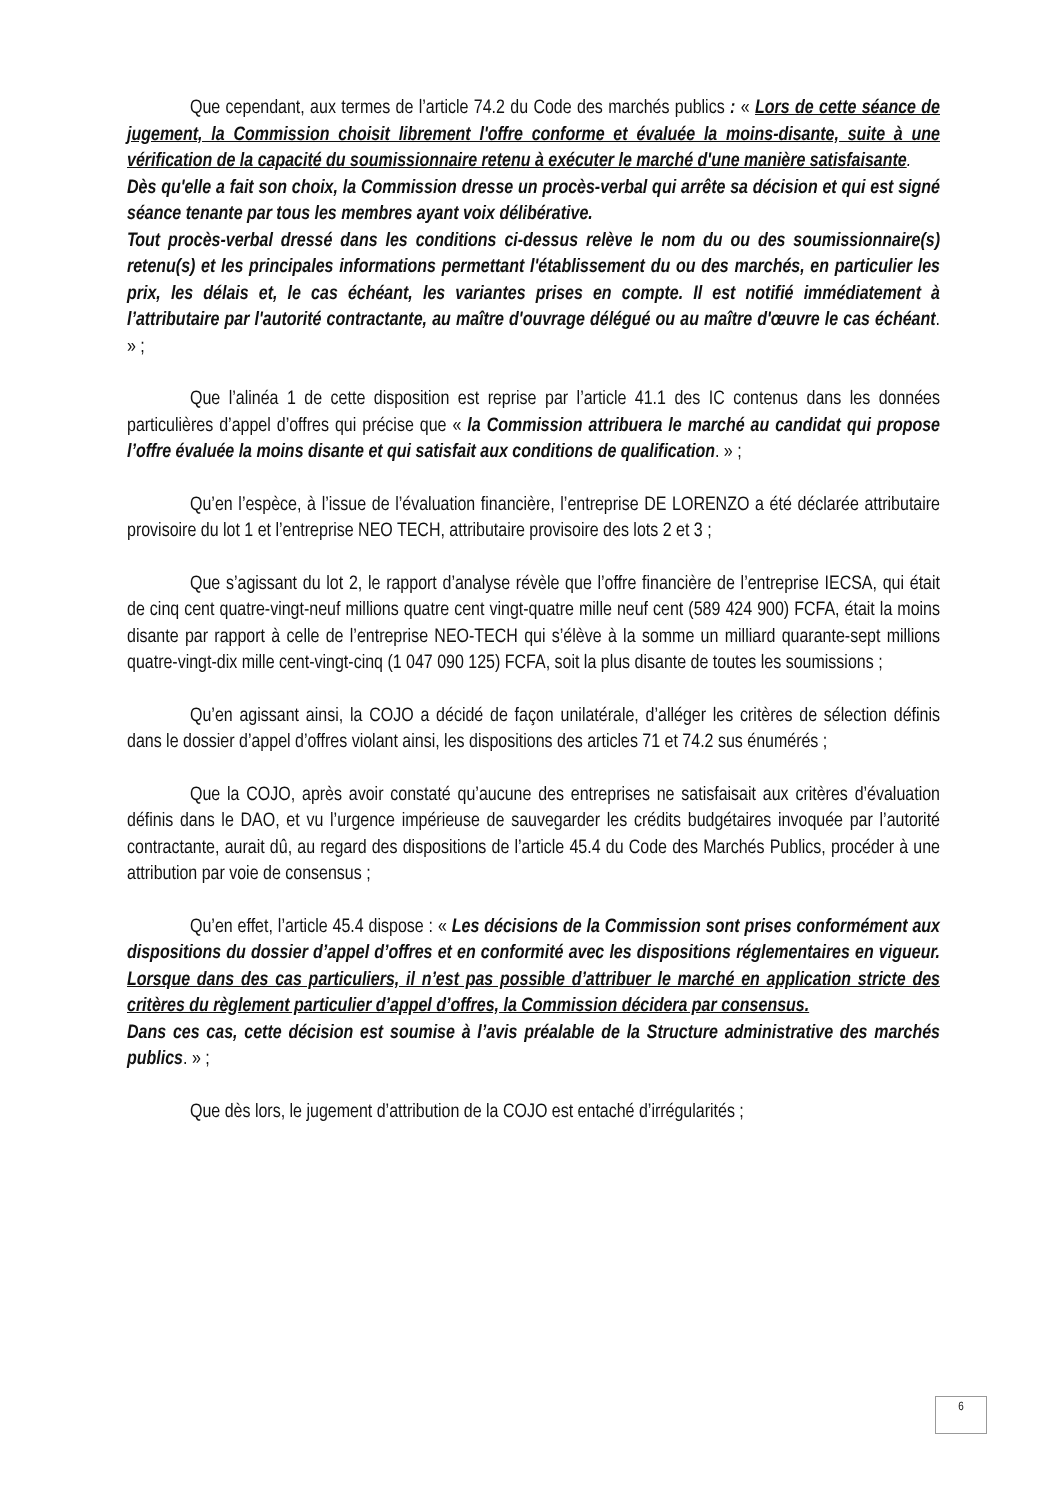Que cependant, aux termes de l’article 74.2 du Code des marchés publics : « Lors de cette séance de jugement, la Commission choisit librement l'offre conforme et évaluée la moins-disante, suite à une vérification de la capacité du soumissionnaire retenu à exécuter le marché d'une manière satisfaisante.
Dès qu'elle a fait son choix, la Commission dresse un procès-verbal qui arrête sa décision et qui est signé séance tenante par tous les membres ayant voix délibérative.
Tout procès-verbal dressé dans les conditions ci-dessus relève le nom du ou des soumissionnaire(s) retenu(s) et les principales informations permettant l'établissement du ou des marchés, en particulier les prix, les délais et, le cas échéant, les variantes prises en compte. Il est notifié immédiatement à l’attributaire par l'autorité contractante, au maître d'ouvrage délégué ou au maître d'œuvre le cas échéant. » ;
Que l’alinéa 1 de cette disposition est reprise par l’article 41.1 des IC contenus dans les données particulières d’appel d’offres qui précise que « la Commission attribuera le marché au candidat qui propose l’offre évaluée la moins disante et qui satisfait aux conditions de qualification. » ;
Qu’en l’espèce, à l’issue de l’évaluation financière, l’entreprise DE LORENZO a été déclarée attributaire provisoire du lot 1 et l’entreprise NEO TECH, attributaire provisoire des lots 2 et 3 ;
Que s’agissant du lot 2, le rapport d’analyse révèle que l’offre financière de l’entreprise IECSA, qui était de cinq cent quatre-vingt-neuf millions quatre cent vingt-quatre mille neuf cent (589 424 900) FCFA, était la moins disante par rapport à celle de l’entreprise NEO-TECH qui s’élève à la somme un milliard quarante-sept millions quatre-vingt-dix mille cent-vingt-cinq (1 047 090 125) FCFA, soit la plus disante de toutes les soumissions ;
Qu’en agissant ainsi, la COJO a décidé de façon unilatérale, d’alléger les critères de sélection définis dans le dossier d’appel d’offres violant ainsi, les dispositions des articles 71 et 74.2 sus énumérés ;
Que la COJO, après avoir constaté qu’aucune des entreprises ne satisfaisait aux critères d’évaluation définis dans le DAO, et vu l’urgence impérieuse de sauvegarder les crédits budgétaires invoquée par l’autorité contractante, aurait dû, au regard des dispositions de l’article 45.4 du Code des Marchés Publics, procéder à une attribution par voie de consensus ;
Qu’en effet, l’article 45.4 dispose : « Les décisions de la Commission sont prises conformément aux dispositions du dossier d’appel d’offres et en conformité avec les dispositions réglementaires en vigueur. Lorsque dans des cas particuliers, il n’est pas possible d’attribuer le marché en application stricte des critères du règlement particulier d’appel d’offres, la Commission décidera par consensus.
Dans ces cas, cette décision est soumise à l’avis préalable de la Structure administrative des marchés publics. » ;
Que dès lors, le jugement d’attribution de la COJO est entaché d’irrégularités ;
6